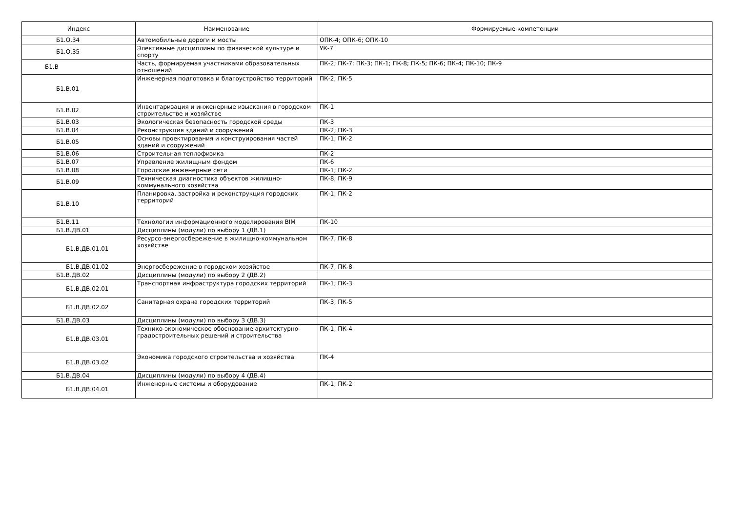| Индекс | Наименование | Формируемые компетенции |
| --- | --- | --- |
| Б1.О.34 | Автомобильные дороги и мосты | ОПК-4; ОПК-6; ОПК-10 |
| Б1.О.35 | Элективные дисциплины по физической культуре и спорту | УК-7 |
| Б1.В | Часть, формируемая участниками образовательных отношений | ПК-2; ПК-7; ПК-3; ПК-1; ПК-8; ПК-5; ПК-6; ПК-4; ПК-10; ПК-9 |
| Б1.В.01 | Инженерная подготовка и благоустройство территорий | ПК-2; ПК-5 |
| Б1.В.02 | Инвентаризация и инженерные изыскания в городском строительстве и хозяйстве | ПК-1 |
| Б1.В.03 | Экологическая безопасность городской среды | ПК-3 |
| Б1.В.04 | Реконструкция зданий и сооружений | ПК-2; ПК-3 |
| Б1.В.05 | Основы проектирования и конструирования частей зданий и сооружений | ПК-1; ПК-2 |
| Б1.В.06 | Строительная теплофизика | ПК-2 |
| Б1.В.07 | Управление жилищным фондом | ПК-6 |
| Б1.В.08 | Городские инженерные сети | ПК-1; ПК-2 |
| Б1.В.09 | Техническая диагностика объектов жилищно-коммунального хозяйства | ПК-8; ПК-9 |
| Б1.В.10 | Планировка, застройка и реконструкция городских территорий | ПК-1; ПК-2 |
| Б1.В.11 | Технологии информационного моделирования BIM | ПК-10 |
| Б1.В.ДВ.01 | Дисциплины (модули) по выбору 1 (ДВ.1) | |
| Б1.В.ДВ.01.01 | Ресурсо-энергосбережение в жилищно-коммунальном хозяйстве | ПК-7; ПК-8 |
| Б1.В.ДВ.01.02 | Энергосбережение в городском хозяйстве | ПК-7; ПК-8 |
| Б1.В.ДВ.02 | Дисциплины (модули) по выбору 2 (ДВ.2) | |
| Б1.В.ДВ.02.01 | Транспортная инфраструктура городских территорий | ПК-1; ПК-3 |
| Б1.В.ДВ.02.02 | Санитарная охрана городских территорий | ПК-3; ПК-5 |
| Б1.В.ДВ.03 | Дисциплины (модули) по выбору 3 (ДВ.3) | |
| Б1.В.ДВ.03.01 | Технико-экономическое обоснование архитектурно-градостроительных решений и строительства | ПК-1; ПК-4 |
| Б1.В.ДВ.03.02 | Экономика городского строительства и хозяйства | ПК-4 |
| Б1.В.ДВ.04 | Дисциплины (модули) по выбору 4 (ДВ.4) | |
| Б1.В.ДВ.04.01 | Инженерные системы и оборудование | ПК-1; ПК-2 |